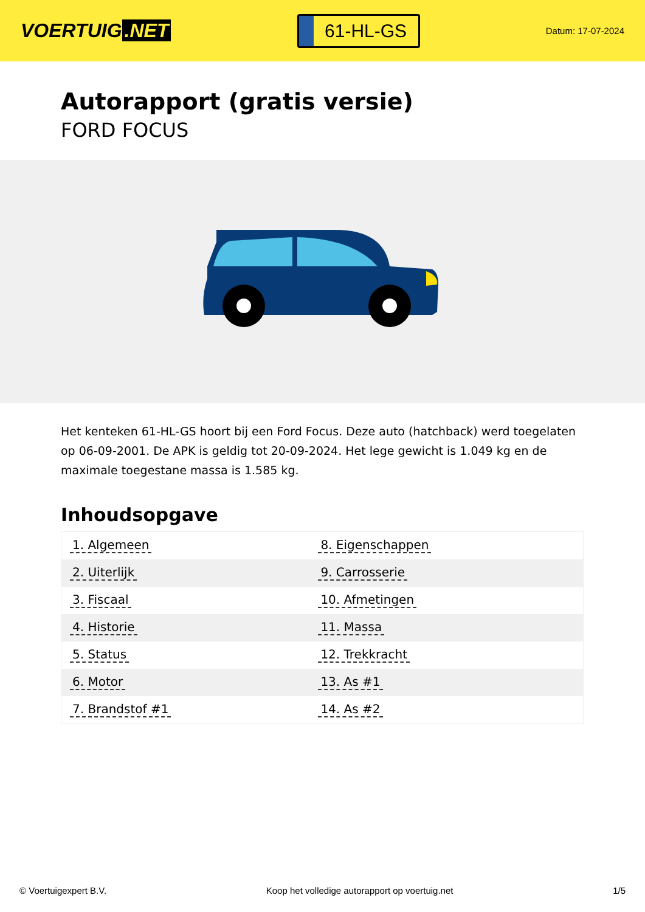VOERTUIG.NET
61-HL-GS
Datum: 17-07-2024
Autorapport (gratis versie)
FORD FOCUS
Het kenteken 61-HL-GS hoort bij een Ford Focus. Deze auto (hatchback) werd toegelaten op 06-09-2001. De APK is geldig tot 20-09-2024. Het lege gewicht is 1.049 kg en de maximale toegestane massa is 1.585 kg.
Inhoudsopgave
| 1. Algemeen | 8. Eigenschappen |
| 2. Uiterlijk | 9. Carrosserie |
| 3. Fiscaal | 10. Afmetingen |
| 4. Historie | 11. Massa |
| 5. Status | 12. Trekkracht |
| 6. Motor | 13. As #1 |
| 7. Brandstof #1 | 14. As #2 |
© Voertuigexpert B.V. Koop het volledige autorapport op voertuig.net
1/5